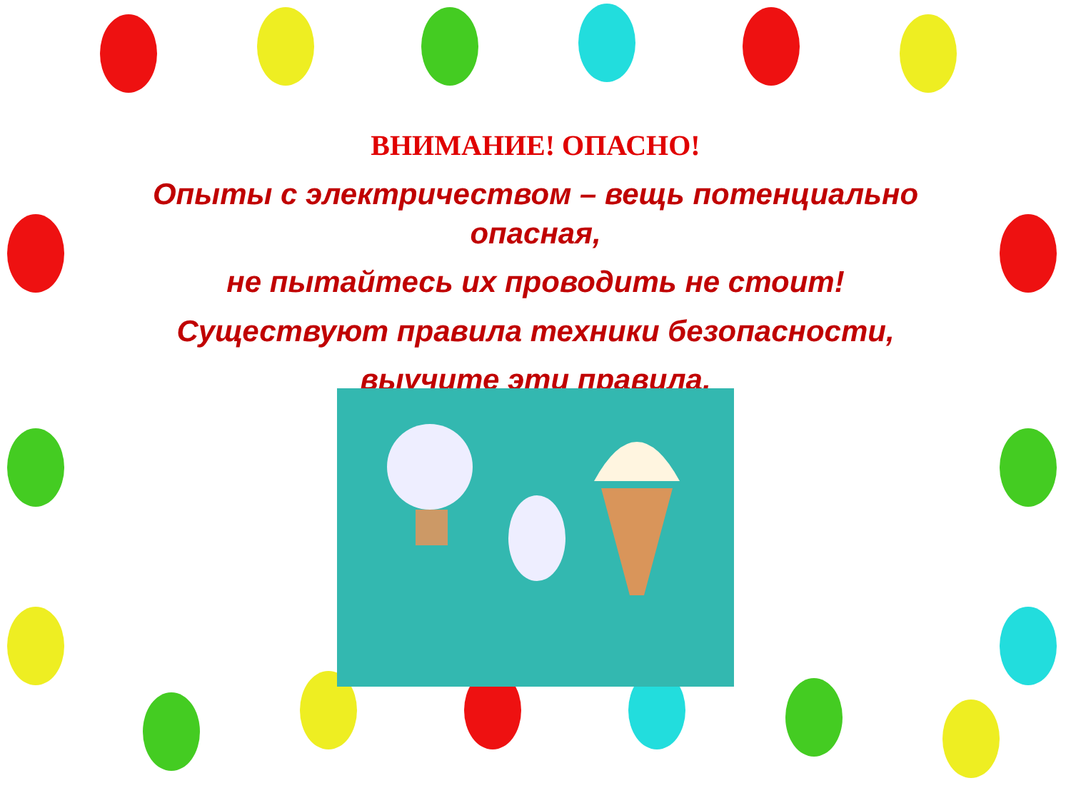ВНИМАНИЕ! ОПАСНО!
Опыты с электричеством – вещь потенциально опасная,
не пытайтесь их проводить не стоит!
Существуют правила техники безопасности,
выучите эти правила.